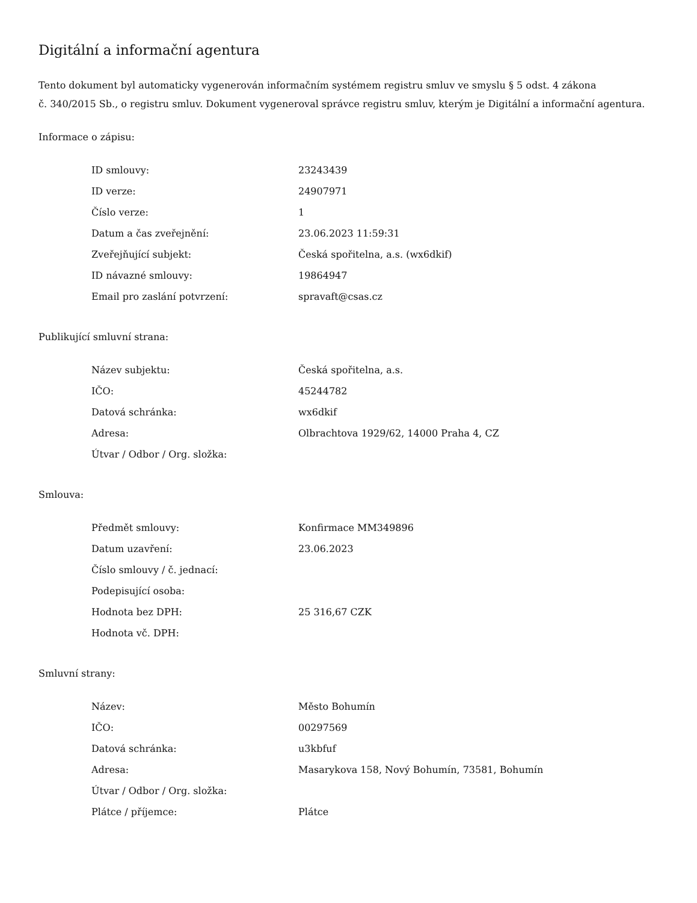Digitální a informační agentura
Tento dokument byl automaticky vygenerován informačním systémem registru smluv ve smyslu § 5 odst. 4 zákona
č. 340/2015 Sb., o registru smluv. Dokument vygeneroval správce registru smluv, kterým je Digitální a informační agentura.
Informace o zápisu:
| ID smlouvy: | 23243439 |
| ID verze: | 24907971 |
| Číslo verze: | 1 |
| Datum a čas zveřejnění: | 23.06.2023 11:59:31 |
| Zveřejňující subjekt: | Česká spořitelna, a.s. (wx6dkif) |
| ID návazné smlouvy: | 19864947 |
| Email pro zaslání potvrzení: | spravaft@csas.cz |
Publikující smluvní strana:
| Název subjektu: | Česká spořitelna, a.s. |
| IČO: | 45244782 |
| Datová schránka: | wx6dkif |
| Adresa: | Olbrachtova 1929/62, 14000 Praha 4, CZ |
| Útvar / Odbor / Org. složka: | |
Smlouva:
| Předmět smlouvy: | Konfirmace MM349896 |
| Datum uzavření: | 23.06.2023 |
| Číslo smlouvy / č. jednací: | |
| Podepisující osoba: | |
| Hodnota bez DPH: | 25 316,67 CZK |
| Hodnota vč. DPH: | |
Smluvní strany:
| Název: | Město Bohumín |
| IČO: | 00297569 |
| Datová schránka: | u3kbfuf |
| Adresa: | Masarykova 158, Nový Bohumín, 73581, Bohumín |
| Útvar / Odbor / Org. složka: | |
| Plátce / příjemce: | Plátce |